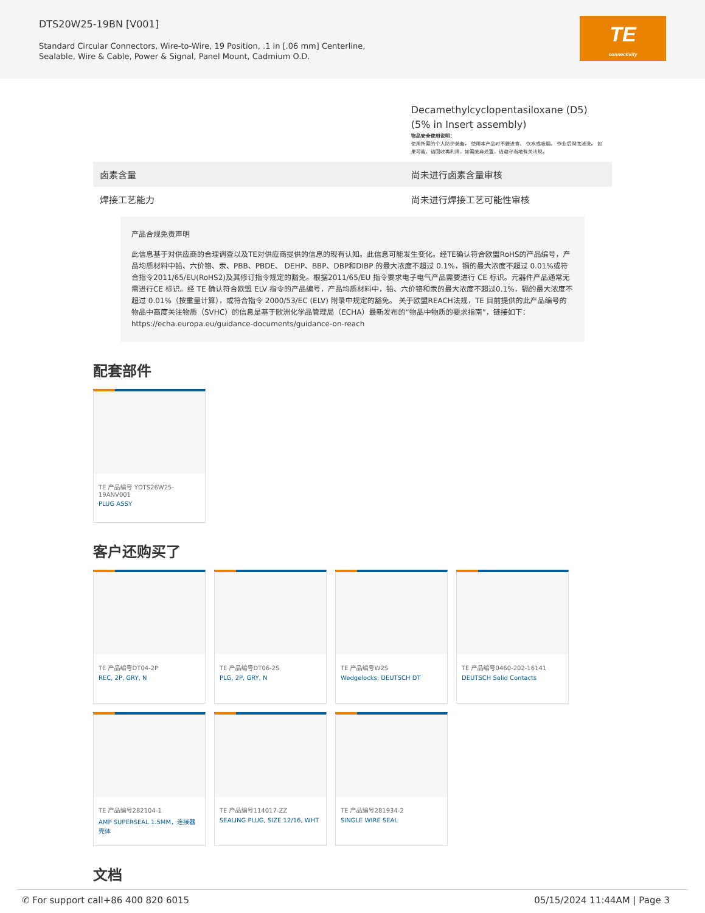DTS20W25-19BN [V001]
Standard Circular Connectors, Wire-to-Wire, 19 Position, .1 in [.06 mm] Centerline,
Sealable, Wire & Cable, Power & Signal, Panel Mount, Cadmium O.D.
TE
connectivity
| | Decamethylcyclopentasiloxane (D5) (5% in Insert assembly) 物品安全使用说明： 使用所需的个人防护装备。 使用本产品时不要进食、 饮水或吸烟。 作业后彻底清洗。 如果可能，请回收再利用，如需废弃处置，请遵守当地有关法规。 |
| 卤素含量 | 尚未进行卤素含量审核 |
| 焊接工艺能力 | 尚未进行焊接工艺可能性审核 |
产品合规免责声明
此信息基于对供应商的合理调查以及TE对供应商提供的信息的现有认知。此信息可能发生变化。经TE确认符合欧盟RoHS的产品编号，产品均质材料中铅、六价铬、汞、PBB、PBDE、 DEHP、BBP、DBP和DIBP 的最大浓度不超过 0.1%，镉的最大浓度不超过 0.01%或符合指令2011/65/EU(RoHS2)及其修订指令规定的豁免。根据2011/65/EU 指令要求电子电气产品需要进行 CE 标识。元器件产品通常无需进行CE 标识。经 TE 确认符合欧盟 ELV 指令的产品编号，产品均质材料中，铅、六价铬和汞的最大浓度不超过0.1%，镉的最大浓度不超过 0.01%（按重量计算），或符合指令 2000/53/EC (ELV) 附录中规定的豁免。 关于欧盟REACH法规，TE 目前提供的此产品编号的物品中高度关注物质（SVHC）的信息是基于欧洲化学品管理局（ECHA）最新发布的“物品中物质的要求指南”，链接如下：https://echa.europa.eu/guidance-documents/guidance-on-reach
配套部件
TE 产品编号 YDTS26W25-19ANV001
PLUG ASSY
客户还购买了
TE 产品编号DT04-2P
REC, 2P, GRY, N
TE 产品编号DT06-2S
PLG, 2P, GRY, N
TE 产品编号W2S
Wedgelocks: DEUTSCH DT
TE 产品编号0460-202-16141
DEUTSCH Solid Contacts
TE 产品编号282104-1
AMP SUPERSEAL 1.5MM，连接器壳体
TE 产品编号114017-ZZ
SEALING PLUG, SIZE 12/16, WHT
TE 产品编号281934-2
SINGLE WIRE SEAL
文档
✆ For support call+86 400 820 6015 05/15/2024 11:44AM | Page 3